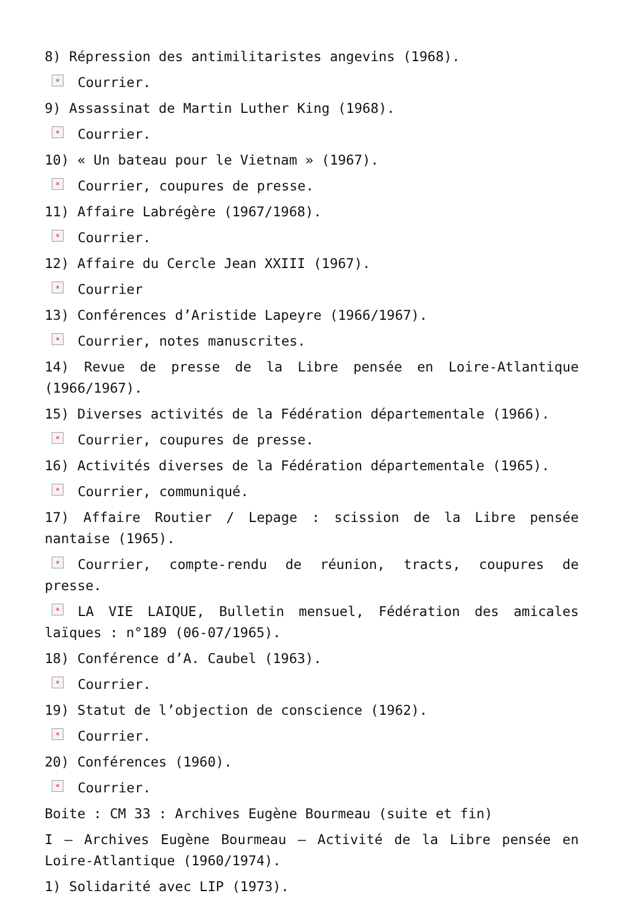8) Répression des antimilitaristes angevins (1968).
× Courrier.
9) Assassinat de Martin Luther King (1968).
× Courrier.
10) « Un bateau pour le Vietnam » (1967).
× Courrier, coupures de presse.
11) Affaire Labrégère (1967/1968).
× Courrier.
12) Affaire du Cercle Jean XXIII (1967).
× Courrier
13) Conférences d’Aristide Lapeyre (1966/1967).
× Courrier, notes manuscrites.
14) Revue de presse de la Libre pensée en Loire-Atlantique (1966/1967).
15) Diverses activités de la Fédération départementale (1966).
× Courrier, coupures de presse.
16) Activités diverses de la Fédération départementale (1965).
× Courrier, communiqué.
17) Affaire Routier / Lepage : scission de la Libre pensée nantaise (1965).
× Courrier, compte-rendu de réunion, tracts, coupures de presse.
× LA VIE LAIQUE, Bulletin mensuel, Fédération des amicales laïques : n°189 (06-07/1965).
18) Conférence d’A. Caubel (1963).
× Courrier.
19) Statut de l’objection de conscience (1962).
× Courrier.
20) Conférences (1960).
× Courrier.
Boite : CM 33 : Archives Eugène Bourmeau (suite et fin)
I – Archives Eugène Bourmeau – Activité de la Libre pensée en Loire-Atlantique (1960/1974).
1) Solidarité avec LIP (1973).